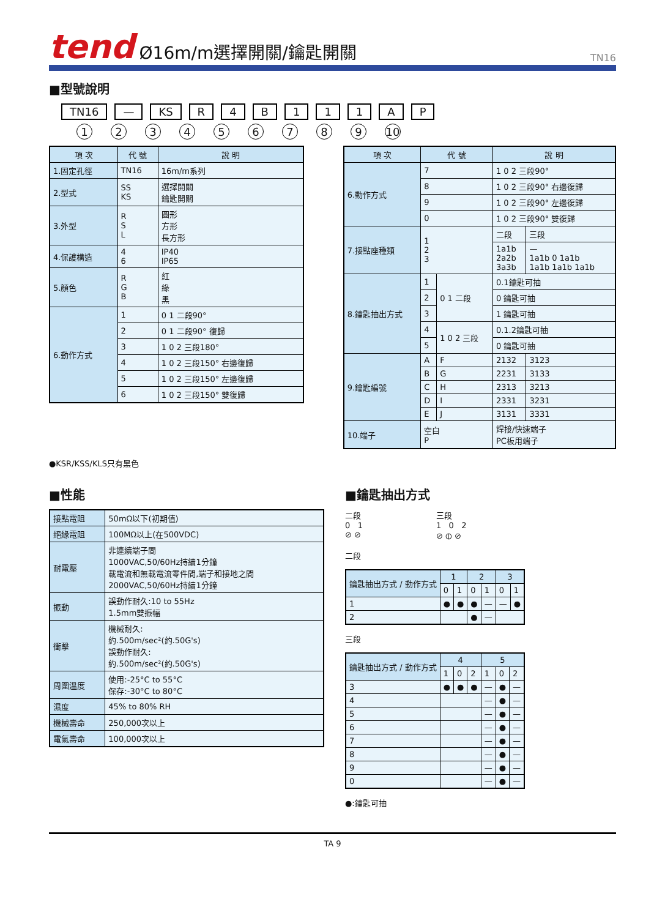tend Ø16m/m選擇開關/鑰匙開關 TN16
■型號說明
TN16 — KS R 4 B 1 1 1 A P
123456789 10
| 項 次 | 代 號 | 說 明 |
| --- | --- | --- |
| 1.固定孔徑 | TN16 | 16m/m系列 |
| 2.型式 | SS KS | 選擇開關 鑰匙開關 |
| 3.外型 | R S L | 圓形 方形 長方形 |
| 4.保護構造 | 4 6 | IP40 IP65 |
| 5.顏色 | R G B | 紅 綠 黑 |
| 6.動作方式 | 1 | 0 1 二段90° |
| | 2 | 0 1 二段90° 復歸 |
| | 3 | 1 0 2 三段180° |
| | 4 | 1 0 2 三段150° 右邊復歸 |
| | 5 | 1 0 2 三段150° 左邊復歸 |
| | 6 | 1 0 2 三段150° 雙復歸 |
| 項 次 | 代 號 | | 說 明 | |
| --- | --- | --- | --- | --- |
| 6.動作方式 | 7 | | 1 0 2 三段90° | |
| | 8 | | 1 0 2 三段90° 右邊復歸 | |
| | 9 | | 1 0 2 三段90° 左邊復歸 | |
| | 0 | | 1 0 2 三段90° 雙復歸 | |
| 7.接點座種類 | 1 2 3 | | 二段 | 三段 |
| | | | 1a1b 2a2b 3a3b | — 1a1b 0 1a1b 1a1b 1a1b 1a1b |
| 8.鑰匙抽出方式 | 1 | 0 1 二段 | 0.1鑰匙可抽 | |
| | 2 | | 0 鑰匙可抽 | |
| | 3 | | 1 鑰匙可抽 | |
| | 4 | 1 0 2 三段 | 0.1.2鑰匙可抽 | |
| | 5 | | 0 鑰匙可抽 | |
| 9.鑰匙編號 | A | F | 2132 | 3123 |
| | B | G | 2231 | 3133 |
| | C | H | 2313 | 3213 |
| | D | I | 2331 | 3231 |
| | E | J | 3131 | 3331 |
| 10.端子 | 空白 P | | 焊接/快速端子 PC板用端子 | |
●KSR/KSS/KLS只有黑色
■性能
| 接點電阻 | 50mΩ以下(初期值) |
| 絕緣電阻 | 100MΩ以上(在500VDC) |
| 耐電壓 | 非連續端子間 1000VAC,50/60Hz持續1分鐘 載電流和無載電流零件間,端子和接地之間 2000VAC,50/60Hz持續1分鐘 |
| 振動 | 誤動作耐久:10 to 55Hz 1.5mm雙振幅 |
| 衝擊 | 機械耐久: 約.500m/sec²(約.50G's) 誤動作耐久: 約.500m/sec²(約.50G's) |
| 周圍溫度 | 使用:-25°C to 55°C 保存:-30°C to 80°C |
| 濕度 | 45% to 80% RH |
| 機械壽命 | 250,000次以上 |
| 電氣壽命 | 100,000次以上 |
■鑰匙抽出方式
二段
0 1
⊘ ⊘
三段
1 0 2
⊘ ⦶ ⊘
二段
| 鑰匙抽出方式 / 動作方式 | 1 | | 2 | | 3 | |
| --- | --- | --- | --- | --- | --- | --- |
| | 0 | 1 | 0 | 1 | 0 | 1 |
| 1 | ● | ● | ● | — | — | ● |
| 2 | | | ● | — | | |
三段
| 鑰匙抽出方式 / 動作方式 | 4 | | | 5 | | |
| --- | --- | --- | --- | --- | --- | --- |
| | 1 | 0 | 2 | 1 | 0 | 2 |
| 3 | ● | ● | ● | — | ● | — |
| 4 | | | | — | ● | — |
| 5 | | | | — | ● | — |
| 6 | | | | — | ● | — |
| 7 | | | | — | ● | — |
| 8 | | | | — | ● | — |
| 9 | | | | — | ● | — |
| 0 | | | | — | ● | — |
●:鑰匙可抽
TA 9